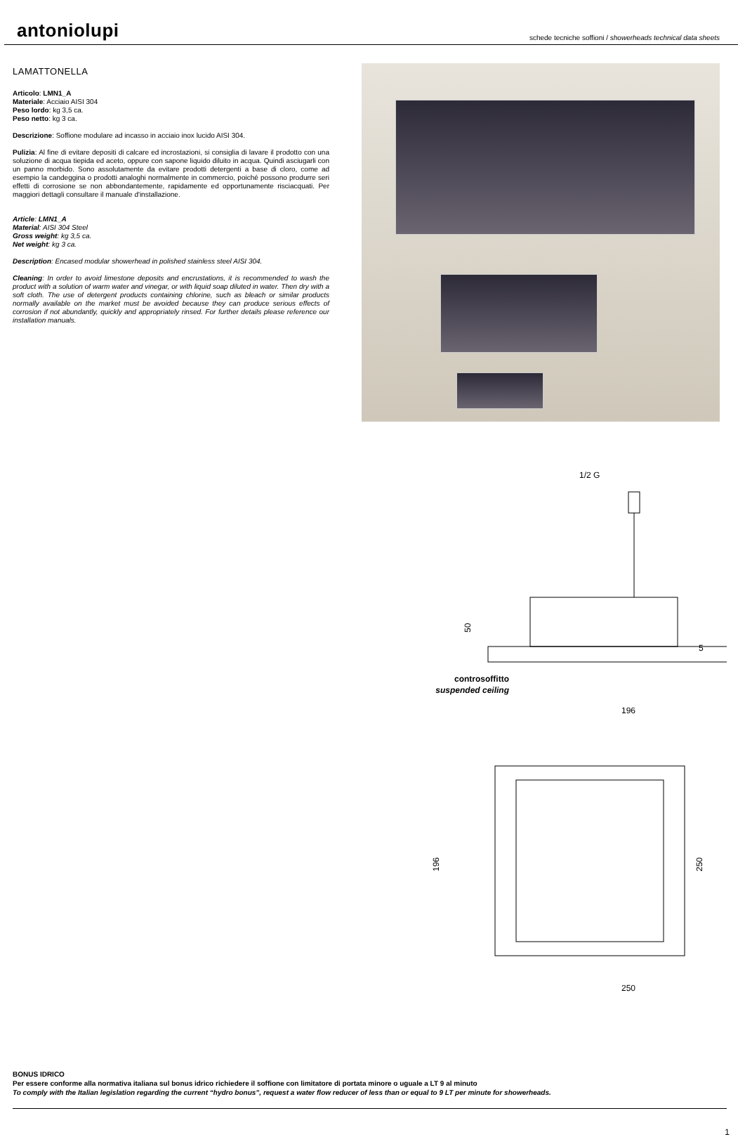antoniolupi
schede tecniche soffioni / showerheads technical data sheets
LAMATTONELLA
Articolo: LMN1_A
Materiale: Acciaio AISI 304
Peso lordo: kg 3,5 ca.
Peso netto: kg 3 ca.
Descrizione: Soffione modulare ad incasso in acciaio inox lucido AISI 304.
Pulizia: Al fine di evitare depositi di calcare ed incrostazioni, si consiglia di lavare il prodotto con una soluzione di acqua tiepida ed aceto, oppure con sapone liquido diluito in acqua. Quindi asciugarli con un panno morbido. Sono assolutamente da evitare prodotti detergenti a base di cloro, come ad esempio la candeggina o prodotti analoghi normalmente in commercio, poiché possono produrre seri effetti di corrosione se non abbondantemente, rapidamente ed opportunamente risciacquati. Per maggiori dettagli consultare il manuale d'installazione.
Article: LMN1_A
Material: AISI 304 Steel
Gross weight: kg 3,5 ca.
Net weight: kg 3 ca.
Description: Encased modular showerhead in polished stainless steel AISI 304.
Cleaning: In order to avoid limestone deposits and encrustations, it is recommended to wash the product with a solution of warm water and vinegar, or with liquid soap diluted in water. Then dry with a soft cloth. The use of detergent products containing chlorine, such as bleach or similar products normally available on the market must be avoided because they can produce serious effects of corrosion if not abundantly, quickly and appropriately rinsed. For further details please reference our installation manuals.
1/2 G
50
5
controsoffitto
suspended ceiling
196
196
250
250
BONUS IDRICO
Per essere conforme alla normativa italiana sul bonus idrico richiedere il soffione con limitatore di portata minore o uguale a LT 9 al minuto
To comply with the Italian legislation regarding the current “hydro bonus”, request a water flow reducer of less than or equal to 9 LT per minute for showerheads.
1